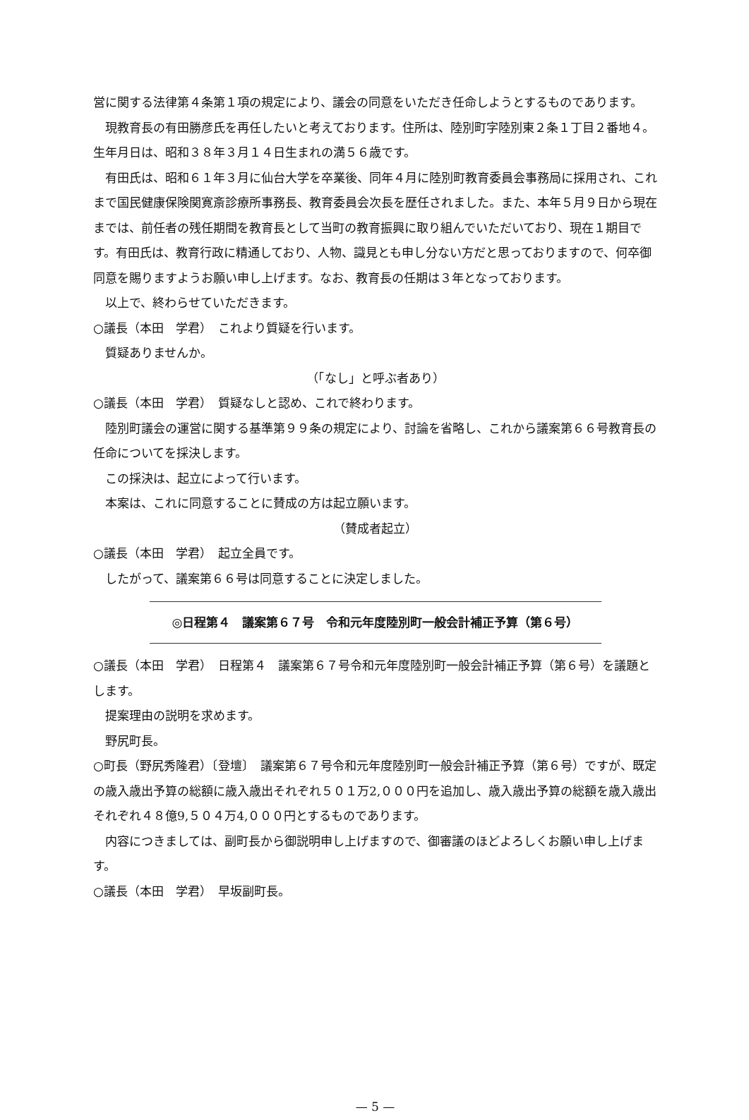営に関する法律第４条第１項の規定により、議会の同意をいただき任命しようとするものであります。
現教育長の有田勝彦氏を再任したいと考えております。住所は、陸別町字陸別東２条１丁目２番地４。生年月日は、昭和３８年３月１４日生まれの満５６歳です。
有田氏は、昭和６１年３月に仙台大学を卒業後、同年４月に陸別町教育委員会事務局に採用され、これまで国民健康保険関寛斎診療所事務長、教育委員会次長を歴任されました。また、本年５月９日から現在までは、前任者の残任期間を教育長として当町の教育振興に取り組んでいただいており、現在１期目です。有田氏は、教育行政に精通しており、人物、識見とも申し分ない方だと思っておりますので、何卒御同意を賜りますようお願い申し上げます。なお、教育長の任期は３年となっております。
以上で、終わらせていただきます。
○議長（本田　学君）　これより質疑を行います。
質疑ありませんか。
（「なし」と呼ぶ者あり）
○議長（本田　学君）　質疑なしと認め、これで終わります。
陸別町議会の運営に関する基準第９９条の規定により、討論を省略し、これから議案第６６号教育長の任命についてを採決します。
この採決は、起立によって行います。
本案は、これに同意することに賛成の方は起立願います。
（賛成者起立）
○議長（本田　学君）　起立全員です。
したがって、議案第６６号は同意することに決定しました。
◎日程第４　議案第６７号　令和元年度陸別町一般会計補正予算（第６号）
○議長（本田　学君）　日程第４　議案第６７号令和元年度陸別町一般会計補正予算（第６号）を議題とします。
提案理由の説明を求めます。
野尻町長。
○町長（野尻秀隆君）〔登壇〕　議案第６７号令和元年度陸別町一般会計補正予算（第６号）ですが、既定の歳入歳出予算の総額に歳入歳出それぞれ５０１万2,０００円を追加し、歳入歳出予算の総額を歳入歳出それぞれ４８億9,５０４万4,０００円とするものであります。
内容につきましては、副町長から御説明申し上げますので、御審議のほどよろしくお願い申し上げます。
○議長（本田　学君）　早坂副町長。
— 5 —